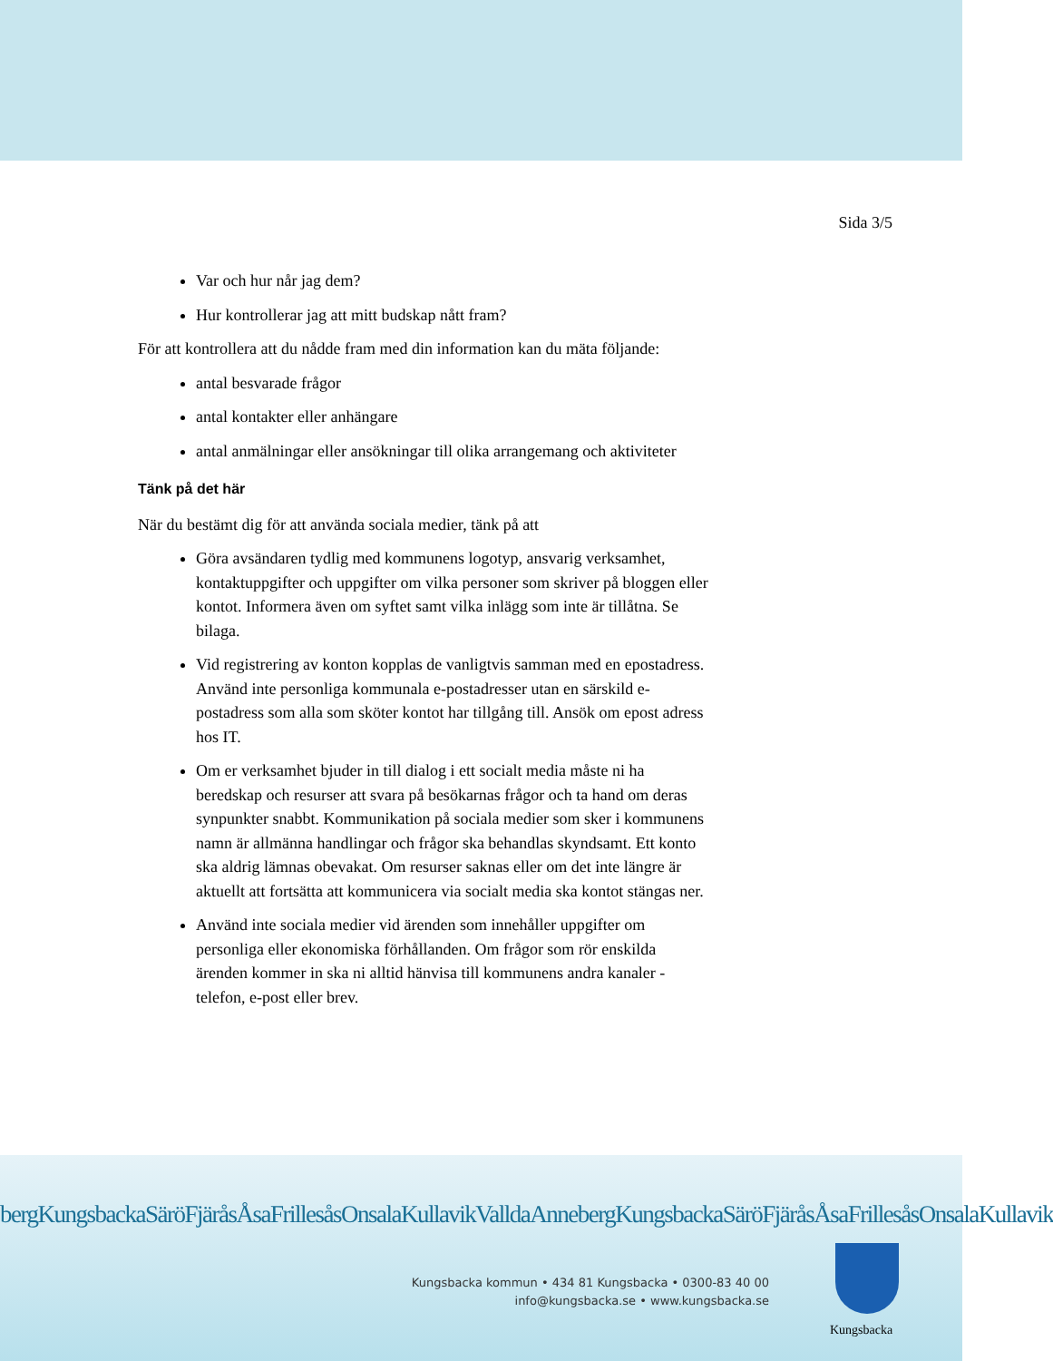Sida 3/5
Var och hur når jag dem?
Hur kontrollerar jag att mitt budskap nått fram?
För att kontrollera att du nådde fram med din information kan du mäta följande:
antal besvarade frågor
antal kontakter eller anhängare
antal anmälningar eller ansökningar till olika arrangemang och aktiviteter
Tänk på det här
När du bestämt dig för att använda sociala medier, tänk på att
Göra avsändaren tydlig med kommunens logotyp, ansvarig verksamhet, kontaktuppgifter och uppgifter om vilka personer som skriver på bloggen eller kontot. Informera även om syftet samt vilka inlägg som inte är tillåtna. Se bilaga.
Vid registrering av konton kopplas de vanligtvis samman med en epostadress. Använd inte personliga kommunala e-postadresser utan en särskild e-postadress som alla som sköter kontot har tillgång till. Ansök om epost adress hos IT.
Om er verksamhet bjuder in till dialog i ett socialt media måste ni ha beredskap och resurser att svara på besökarnas frågor och ta hand om deras synpunkter snabbt. Kommunikation på sociala medier som sker i kommunens namn är allmänna handlingar och frågor ska behandlas skyndsamt. Ett konto ska aldrig lämnas obevakat. Om resurser saknas eller om det inte längre är aktuellt att fortsätta att kommunicera via socialt media ska kontot stängas ner.
Använd inte sociala medier vid ärenden som innehåller uppgifter om personliga eller ekonomiska förhållanden. Om frågor som rör enskilda ärenden kommer in ska ni alltid hänvisa till kommunens andra kanaler - telefon, e-post eller brev.
bergKungsbackaSäröFjäråsÅsaFrillesåsOnsalaKullavikValldaAnnebergKungsbackaSäröFjäråsÅsaFrillesåsOnsalaKullavik
Kungsbacka kommun • 434 81 Kungsbacka • 0300-83 40 00
info@kungsbacka.se • www.kungsbacka.se
Kungsbacka